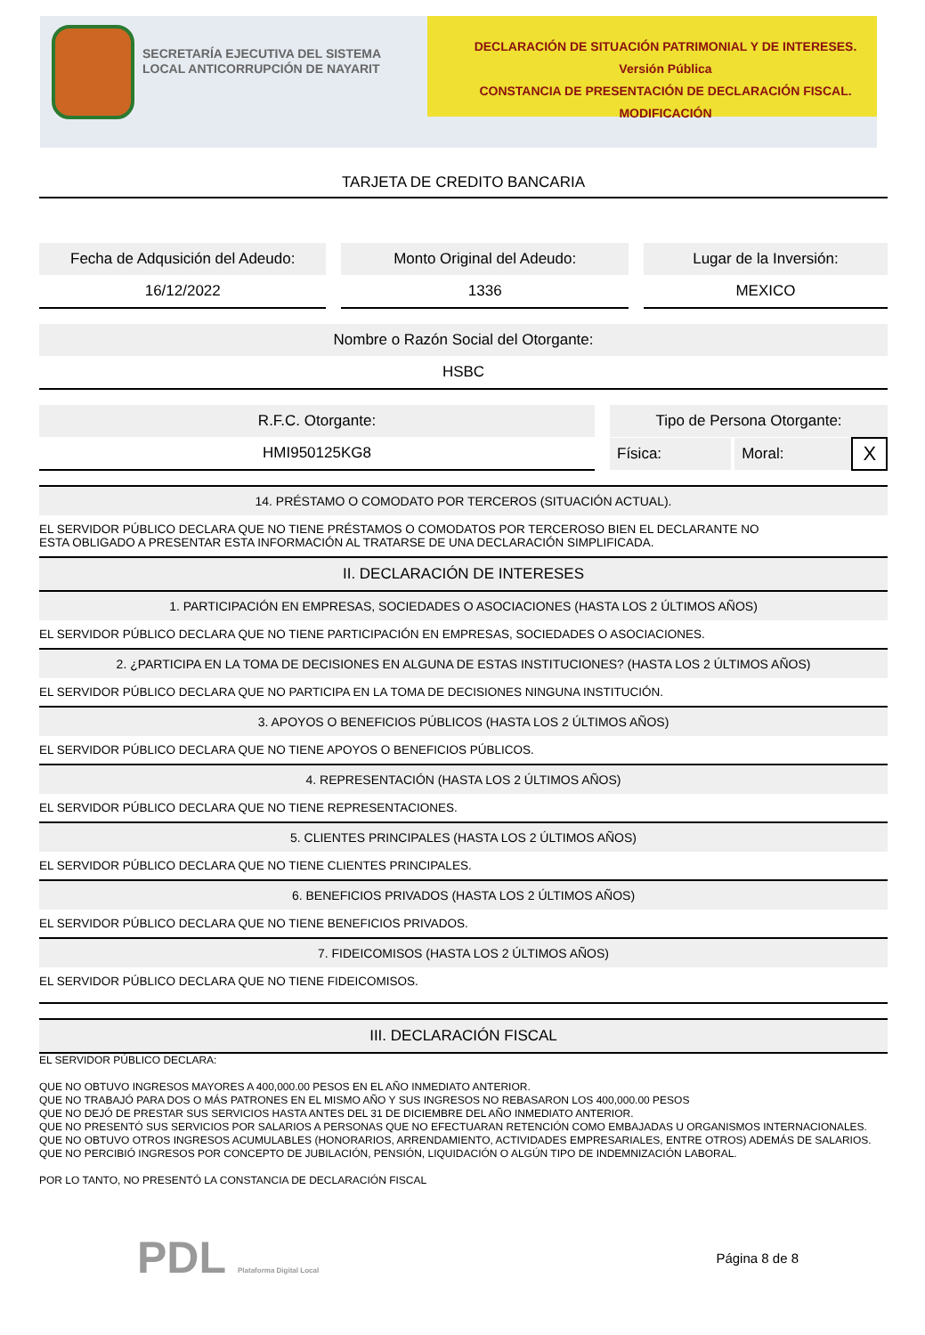SECRETARÍA EJECUTIVA DEL SISTEMA LOCAL ANTICORRUPCIÓN DE NAYARIT
DECLARACIÓN DE SITUACIÓN PATRIMONIAL Y DE INTERESES. Versión Pública
CONSTANCIA DE PRESENTACIÓN DE DECLARACIÓN FISCAL.
MODIFICACIÓN
TARJETA DE CREDITO BANCARIA
Fecha de Adqusición del Adeudo:
16/12/2022
Monto Original del Adeudo:
1336
Lugar de la Inversión:
MEXICO
Nombre o Razón Social del Otorgante:
HSBC
R.F.C. Otorgante:
HMI950125KG8
Tipo de Persona Otorgante:
| Física: | | Moral: | X |
14. PRÉSTAMO O COMODATO POR TERCEROS (SITUACIÓN ACTUAL).
EL SERVIDOR PÚBLICO DECLARA QUE NO TIENE PRÉSTAMOS O COMODATOS POR TERCEROSO BIEN EL DECLARANTE NO
ESTA OBLIGADO A PRESENTAR ESTA INFORMACIÓN AL TRATARSE DE UNA DECLARACIÓN SIMPLIFICADA.
II. DECLARACIÓN DE INTERESES
1. PARTICIPACIÓN EN EMPRESAS, SOCIEDADES O ASOCIACIONES (HASTA LOS 2 ÚLTIMOS AÑOS)
EL SERVIDOR PÚBLICO DECLARA QUE NO TIENE PARTICIPACIÓN EN EMPRESAS, SOCIEDADES O ASOCIACIONES.
2. ¿PARTICIPA EN LA TOMA DE DECISIONES EN ALGUNA DE ESTAS INSTITUCIONES? (HASTA LOS 2 ÚLTIMOS AÑOS)
EL SERVIDOR PÚBLICO DECLARA QUE NO PARTICIPA EN LA TOMA DE DECISIONES NINGUNA INSTITUCIÓN.
3. APOYOS O BENEFICIOS PÚBLICOS (HASTA LOS 2 ÚLTIMOS AÑOS)
EL SERVIDOR PÚBLICO DECLARA QUE NO TIENE APOYOS O BENEFICIOS PÚBLICOS.
4. REPRESENTACIÓN (HASTA LOS 2 ÚLTIMOS AÑOS)
EL SERVIDOR PÚBLICO DECLARA QUE NO TIENE REPRESENTACIONES.
5. CLIENTES PRINCIPALES (HASTA LOS 2 ÚLTIMOS AÑOS)
EL SERVIDOR PÚBLICO DECLARA QUE NO TIENE CLIENTES PRINCIPALES.
6. BENEFICIOS PRIVADOS (HASTA LOS 2 ÚLTIMOS AÑOS)
EL SERVIDOR PÚBLICO DECLARA QUE NO TIENE BENEFICIOS PRIVADOS.
7. FIDEICOMISOS (HASTA LOS 2 ÚLTIMOS AÑOS)
EL SERVIDOR PÚBLICO DECLARA QUE NO TIENE FIDEICOMISOS.
III. DECLARACIÓN FISCAL
EL SERVIDOR PÚBLICO DECLARA:
QUE NO OBTUVO INGRESOS MAYORES A 400,000.00 PESOS EN EL AÑO INMEDIATO ANTERIOR.
QUE NO TRABAJÓ PARA DOS O MÁS PATRONES EN EL MISMO AÑO Y SUS INGRESOS NO REBASARON LOS 400,000.00 PESOS
QUE NO DEJÓ DE PRESTAR SUS SERVICIOS HASTA ANTES DEL 31 DE DICIEMBRE DEL AÑO INMEDIATO ANTERIOR.
QUE NO PRESENTÓ SUS SERVICIOS POR SALARIOS A PERSONAS QUE NO EFECTUARAN RETENCIÓN COMO EMBAJADAS U ORGANISMOS INTERNACIONALES.
QUE NO OBTUVO OTROS INGRESOS ACUMULABLES (HONORARIOS, ARRENDAMIENTO, ACTIVIDADES EMPRESARIALES, ENTRE OTROS) ADEMÁS DE SALARIOS.
QUE NO PERCIBIÓ INGRESOS POR CONCEPTO DE JUBILACIÓN, PENSIÓN, LIQUIDACIÓN O ALGÚN TIPO DE INDEMNIZACIÓN LABORAL.
POR LO TANTO, NO PRESENTÓ LA CONSTANCIA DE DECLARACIÓN FISCAL
PDL Plataforma Digital Local
Página 8 de 8